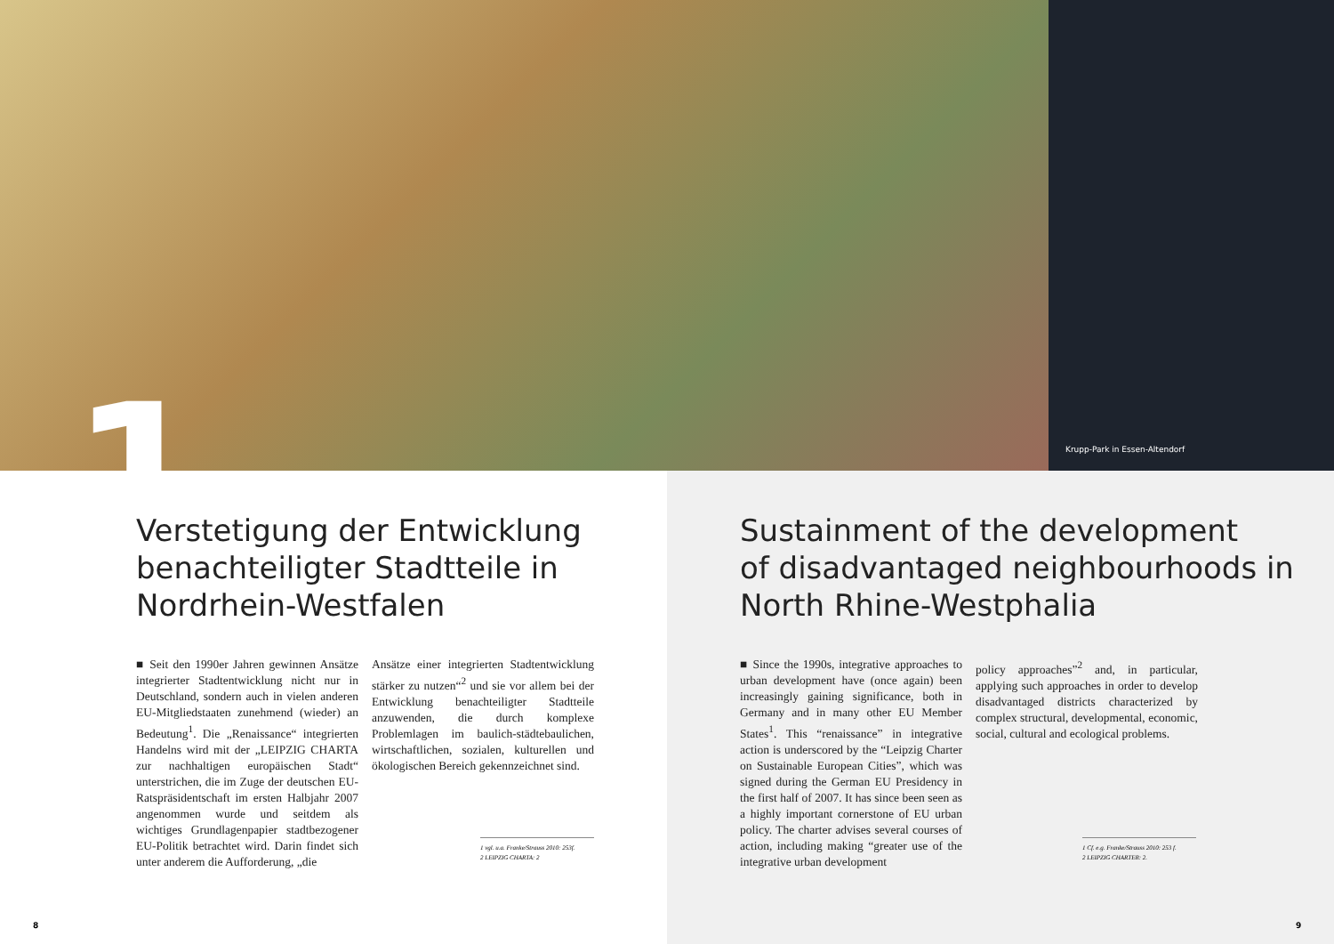Krupp-Park in Essen-Altendorf
1
Verstetigung der Entwicklung
benachteiligter Stadtteile in
Nordrhein-Westfalen
■ Seit den 1990er Jahren gewinnen Ansätze integrierter Stadtentwicklung nicht nur in Deutschland, sondern auch in vielen anderen EU-Mitgliedstaaten zunehmend (wieder) an Bedeutung<sup>1</sup>. Die „Renaissance“ integrierten Handelns wird mit der „LEIPZIG CHARTA zur nachhaltigen europäischen Stadt“ unterstrichen, die im Zuge der deutschen EU-Ratspräsidentschaft im ersten Halbjahr 2007 angenommen wurde und seitdem als wichtiges Grundlagenpapier stadtbezogener EU-Politik betrachtet wird. Darin findet sich unter anderem die Aufforderung, „die
Ansätze einer integrierten Stadtentwicklung stärker zu nutzen“<sup>2</sup> und sie vor allem bei der Entwicklung benachteiligter Stadtteile anzuwenden, die durch komplexe Problemlagen im baulich-städtebaulichen, wirtschaftlichen, sozialen, kulturellen und ökologischen Bereich gekennzeichnet sind.
1 vgl. u.a. Franke/Strauss 2010: 253f.
2 LEIPZIG CHARTA: 2
Sustainment of the development
of disadvantaged neighbourhoods in
North Rhine-Westphalia
■ Since the 1990s, integrative approaches to urban development have (once again) been increasingly gaining significance, both in Germany and in many other EU Member States<sup>1</sup>. This “renaissance” in integrative action is underscored by the “Leipzig Charter on Sustainable European Cities”, which was signed during the German EU Presidency in the first half of 2007. It has since been seen as a highly important cornerstone of EU urban policy. The charter advises several courses of action, including making “greater use of the integrative urban development
policy approaches”<sup>2</sup> and, in particular, applying such approaches in order to develop disadvantaged districts characterized by complex structural, developmental, economic, social, cultural and ecological problems.
1 Cf. e.g. Franke/Strauss 2010: 253 f.
2 LEIPZIG CHARTER: 2.
8 9